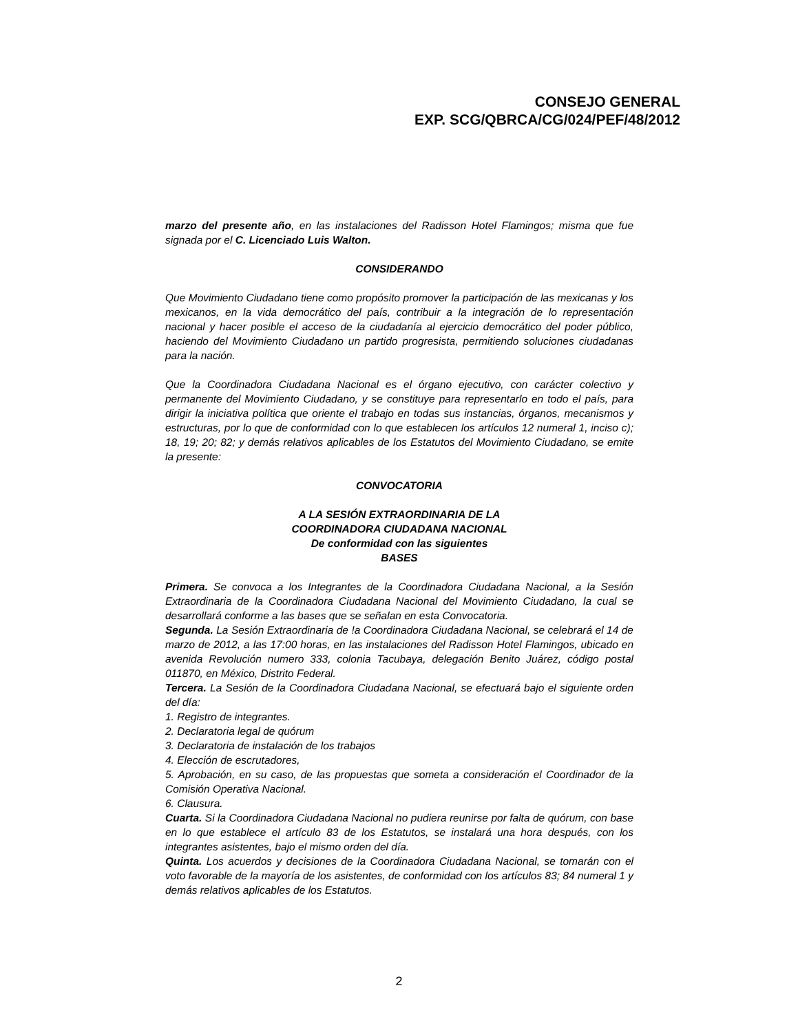CONSEJO GENERAL
EXP. SCG/QBRCA/CG/024/PEF/48/2012
marzo del presente año, en las instalaciones del Radisson Hotel Flamingos; misma que fue signada por el C. Licenciado Luis Walton.
CONSIDERANDO
Que Movimiento Ciudadano tiene como propósito promover la participación de las mexicanas y los mexicanos, en la vida democrático del país, contribuir a la integración de lo representación nacional y hacer posible el acceso de la ciudadanía al ejercicio democrático del poder público, haciendo del Movimiento Ciudadano un partido progresista, permitiendo soluciones ciudadanas para la nación.
Que la Coordinadora Ciudadana Nacional es el órgano ejecutivo, con carácter colectivo y permanente del Movimiento Ciudadano, y se constituye para representarlo en todo el país, para dirigir la iniciativa política que oriente el trabajo en todas sus instancias, órganos, mecanismos y estructuras, por lo que de conformidad con lo que establecen los artículos 12 numeral 1, inciso c); 18, 19; 20; 82; y demás relativos aplicables de los Estatutos del Movimiento Ciudadano, se emite la presente:
CONVOCATORIA
A LA SESIÓN EXTRAORDINARIA DE LA
COORDINADORA CIUDADANA NACIONAL
De conformidad con las siguientes
BASES
Primera. Se convoca a los Integrantes de la Coordinadora Ciudadana Nacional, a la Sesión Extraordinaria de la Coordinadora Ciudadana Nacional del Movimiento Ciudadano, la cual se desarrollará conforme a las bases que se señalan en esta Convocatoria.
Segunda. La Sesión Extraordinaria de !a Coordinadora Ciudadana Nacional, se celebrará el 14 de marzo de 2012, a las 17:00 horas, en las instalaciones del Radisson Hotel Flamingos, ubicado en avenida Revolución numero 333, colonia Tacubaya, delegación Benito Juárez, código postal 011870, en México, Distrito Federal.
Tercera. La Sesión de la Coordinadora Ciudadana Nacional, se efectuará bajo el siguiente orden del día:
1. Registro de integrantes.
2. Declaratoria legal de quórum
3. Declaratoria de instalación de los trabajos
4. Elección de escrutadores,
5. Aprobación, en su caso, de las propuestas que someta a consideración el Coordinador de la Comisión Operativa Nacional.
6. Clausura.
Cuarta. Si la Coordinadora Ciudadana Nacional no pudiera reunirse por falta de quórum, con base en lo que establece el artículo 83 de los Estatutos, se instalará una hora después, con los integrantes asistentes, bajo el mismo orden del día.
Quinta. Los acuerdos y decisiones de la Coordinadora Ciudadana Nacional, se tomarán con el voto favorable de la mayoría de los asistentes, de conformidad con los artículos 83; 84 numeral 1 y demás relativos aplicables de los Estatutos.
2